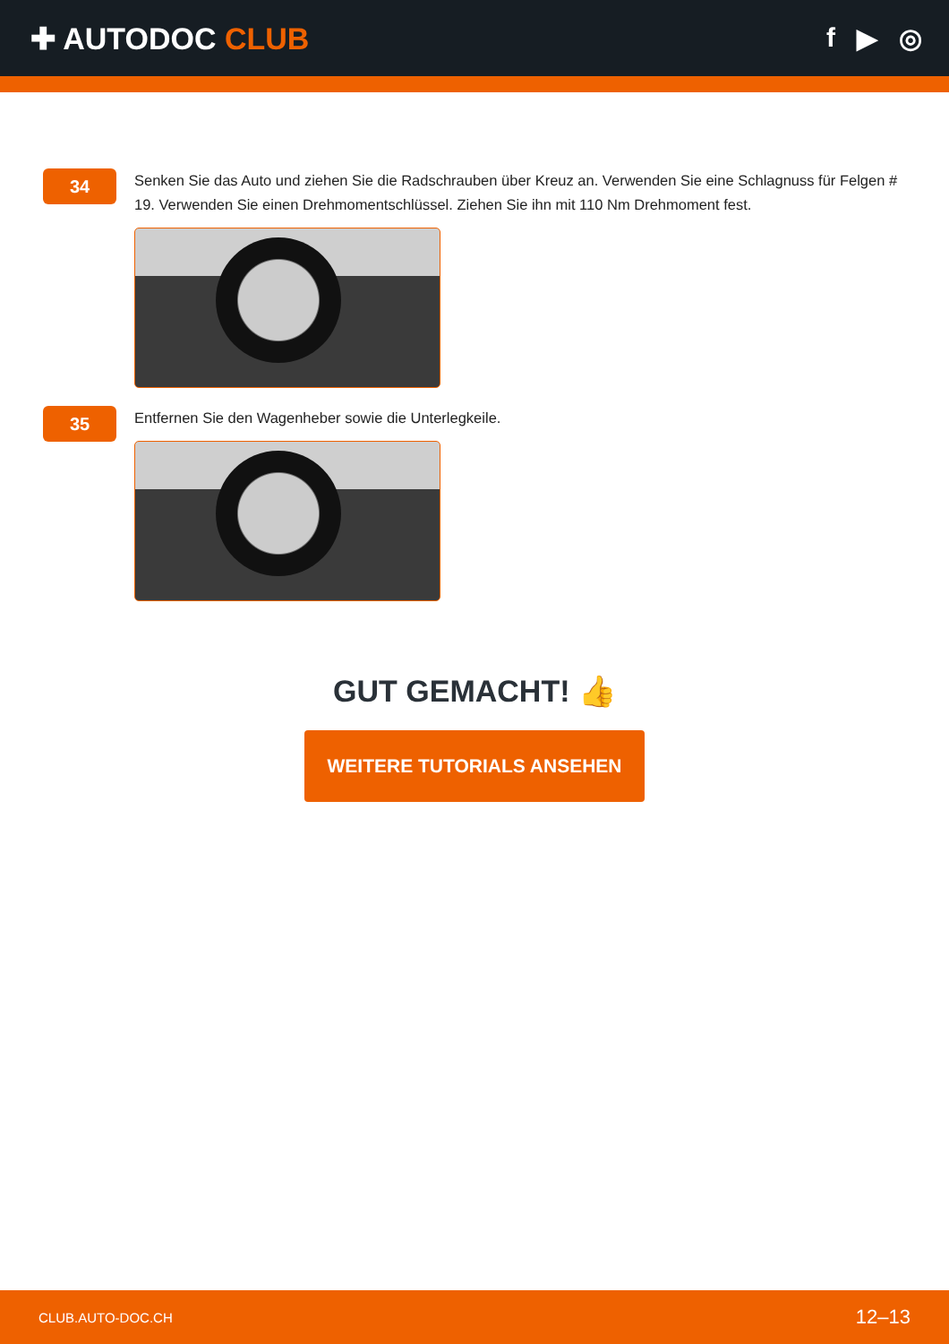✚ AUTODOC CLUB f ▶ ◎
34
Senken Sie das Auto und ziehen Sie die Radschrauben über Kreuz an. Verwenden Sie eine Schlagnuss für Felgen # 19. Verwenden Sie einen Drehmomentschlüssel. Ziehen Sie ihn mit 110 Nm Drehmoment fest.
35
Entfernen Sie den Wagenheber sowie die Unterlegkeile.
GUT GEMACHT! 👍
WEITERE TUTORIALS ANSEHEN
CLUB.AUTO-DOC.CH 12–13